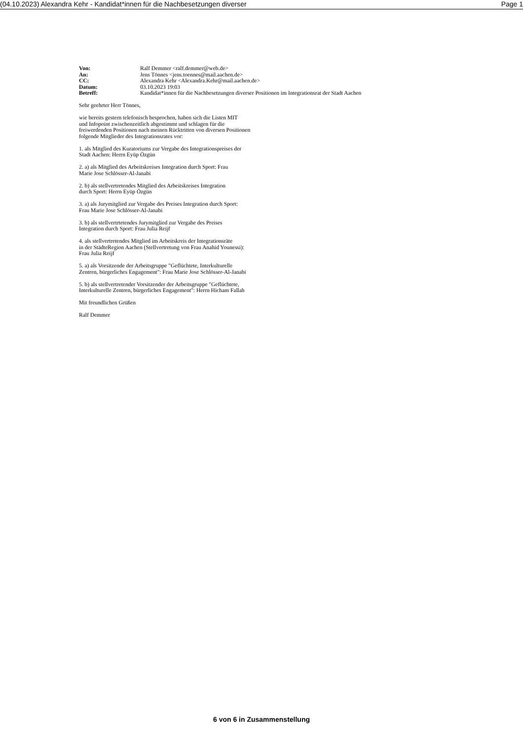(04.10.2023) Alexandra Kehr - Kandidat*innen für die Nachbesetzungen diverser Page 1
| Von: | Ralf Demmer <ralf.demmer@web.de> |
| An: | Jens Tönnes <jens.toennes@mail.aachen.de> |
| CC: | Alexandra Kehr <Alexandra.Kehr@mail.aachen.de> |
| Datum: | 03.10.2023 19:03 |
| Betreff: | Kandidat*innen für die Nachbesetzungen diverser Positionen im Integrationsrat der Stadt Aachen |
Sehr geehrter Herr Tönnes,
wie bereits gestern telefonisch besprochen, haben sich die Listen MIT
und Infopoint zwischenzeitlich abgestimmt und schlagen für die
freiwerdenden Positionen nach meinen Rücktritten von diversen Positionen
folgende Mitglieder des Integrationsrates vor:
1. als Mitglied des Kuratoriums zur Vergabe des Integrationspreises der
Stadt Aachen: Herrn Eyüp Özgün
2. a) als Mitglied des Arbeitskreises Integration durch Sport: Frau
Marie Jose Schlösser-Al-Janabi
2. b) als stellvertretendes Mitglied des Arbeitskreises Integration
durch Sport: Herrn Eyüp Özgün
3. a) als Jurymitglied zur Vergabe des Preises Integration durch Sport:
Frau Marie Jose Schlösser-Al-Janabi
3. b) als stellvertrtetendes Jurymitglied zur Vergabe des Preises
Integration durch Sport: Frau Julia Reijf
4. als stellvertretendes Mitglied im Arbeitskreis der Integrationsräte
in der StädteRegion Aachen (Stellvertretung von Frau Anahid Younessi):
Frau Julia Reijf
5. a) als Vorsitzende der Arbeitsgruppe "Geflüchtete, Interkulturelle
Zentren, bürgerliches Engagement": Frau Marie Jose Schlösser-Al-Janabi
5. b) als stellvertretender Vorsitzender der Arbeitsgruppe "Geflüchtete,
Interkulturelle Zentren, bürgerliches Engagement": Herrn Hicham Fallah
Mit freundlichen Grüßen
Ralf Demmer
6 von 6 in Zusammenstellung